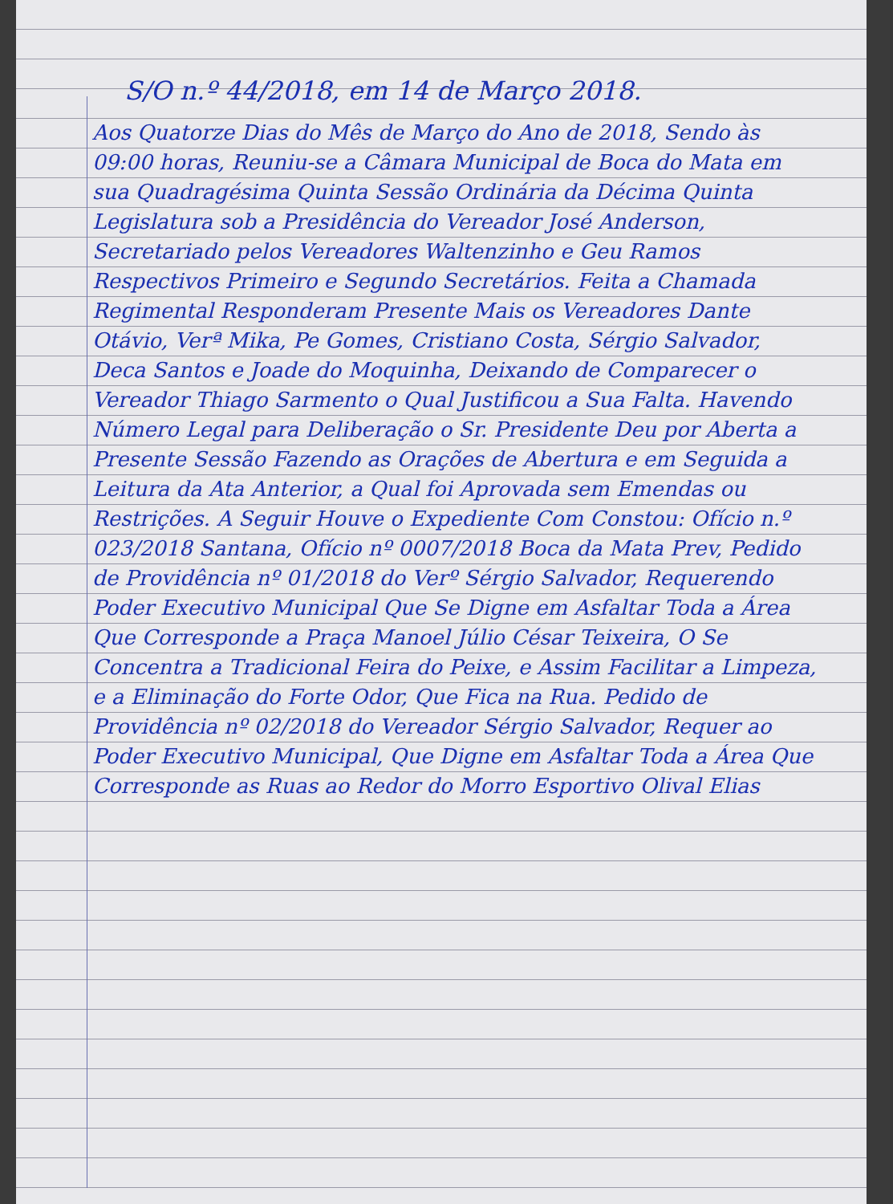S/O n.º 44/2018, em 14 de Março 2018.
Aos Quatorze Dias do Mês de Março do Ano de 2018, Sendo às 09:00 horas, Reuniu-se a Câmara Municipal de Boca do Mata em sua Quadragésima Quinta Sessão Ordinária da Décima Quinta Legislatura sob a Presidência do Vereador José Anderson, Secretariado pelos Vereadores Waltenzinho e Geu Ramos Respectivos Primeiro e Segundo Secretários. Feita a Chamada Regimental Responderam Presente Mais os Vereadores Dante Otávio, Verª Mika, Pe Gomes, Cristiano Costa, Sérgio Salvador, Deca Santos e Joade do Moquinha, Deixando de Comparecer o Vereador Thiago Sarmento o Qual Justificou a Sua Falta. Havendo Número Legal para Deliberação o Sr. Presidente Deu por Aberta a Presente Sessão Fazendo as Orações de Abertura e em Seguida a Leitura da Ata Anterior, a Qual foi Aprovada sem Emendas ou Restrições. A Seguir Houve o Expediente Com Constou: Ofício n.º 023/2018 Santana, Ofício nº 0007/2018 Boca da Mata Prev, Pedido de Providência nº 01/2018 do Verº Sérgio Salvador, Requerendo Poder Executivo Municipal Que Se Digne em Asfaltar Toda a Área Que Corresponde a Praça Manoel Júlio César Teixeira, O Se Concentra a Tradicional Feira do Peixe, e Assim Facilitar a Limpeza, e a Eliminação do Forte Odor, Que Fica na Rua. Pedido de Providência nº 02/2018 do Vereador Sérgio Salvador, Requer ao Poder Executivo Municipal, Que Digne em Asfaltar Toda a Área Que Corresponde as Ruas ao Redor do Morro Esportivo Olival Elias